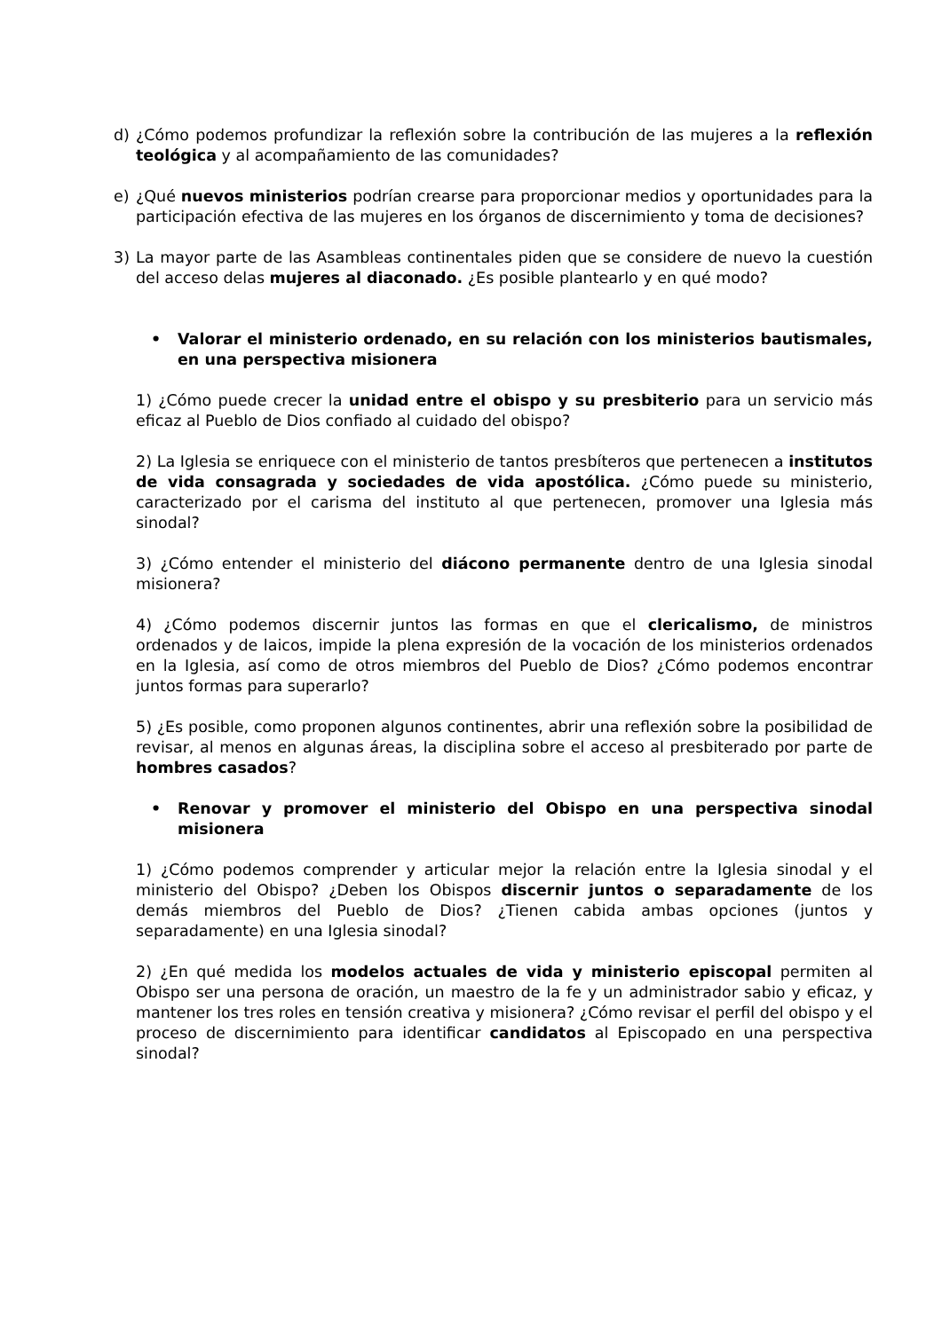d) ¿Cómo podemos profundizar la reflexión sobre la contribución de las mujeres a la reflexión teológica y al acompañamiento de las comunidades?
e) ¿Qué nuevos ministerios podrían crearse para proporcionar medios y oportunidades para la participación efectiva de las mujeres en los órganos de discernimiento y toma de decisiones?
3) La mayor parte de las Asambleas continentales piden que se considere de nuevo la cuestión del acceso delas mujeres al diaconado. ¿Es posible plantearlo y en qué modo?
• Valorar el ministerio ordenado, en su relación con los ministerios bautismales, en una perspectiva misionera
1) ¿Cómo puede crecer la unidad entre el obispo y su presbiterio para un servicio más eficaz al Pueblo de Dios confiado al cuidado del obispo?
2) La Iglesia se enriquece con el ministerio de tantos presbíteros que pertenecen a institutos de vida consagrada y sociedades de vida apostólica. ¿Cómo puede su ministerio, caracterizado por el carisma del instituto al que pertenecen, promover una Iglesia más sinodal?
3) ¿Cómo entender el ministerio del diácono permanente dentro de una Iglesia sinodal misionera?
4) ¿Cómo podemos discernir juntos las formas en que el clericalismo, de ministros ordenados y de laicos, impide la plena expresión de la vocación de los ministerios ordenados en la Iglesia, así como de otros miembros del Pueblo de Dios? ¿Cómo podemos encontrar juntos formas para superarlo?
5) ¿Es posible, como proponen algunos continentes, abrir una reflexión sobre la posibilidad de revisar, al menos en algunas áreas, la disciplina sobre el acceso al presbiterado por parte de hombres casados?
• Renovar y promover el ministerio del Obispo en una perspectiva sinodal misionera
1) ¿Cómo podemos comprender y articular mejor la relación entre la Iglesia sinodal y el ministerio del Obispo? ¿Deben los Obispos discernir juntos o separadamente de los demás miembros del Pueblo de Dios? ¿Tienen cabida ambas opciones (juntos y separadamente) en una Iglesia sinodal?
2) ¿En qué medida los modelos actuales de vida y ministerio episcopal permiten al Obispo ser una persona de oración, un maestro de la fe y un administrador sabio y eficaz, y mantener los tres roles en tensión creativa y misionera? ¿Cómo revisar el perfil del obispo y el proceso de discernimiento para identificar candidatos al Episcopado en una perspectiva sinodal?